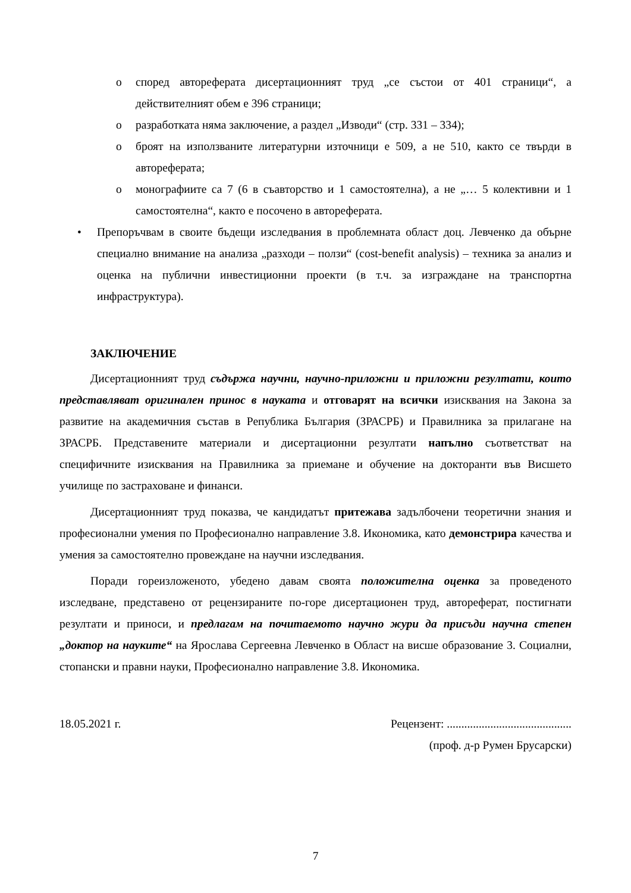o според автореферата дисертационният труд „се състои от 401 страници“, а действителният обем е 396 страници;
o разработката няма заключение, а раздел „Изводи“ (стр. 331 – 334);
o броят на използваните литературни източници е 509, а не 510, както се твърди в автореферата;
o монографиите са 7 (6 в съавторство и 1 самостоятелна), а не „… 5 колективни и 1 самостоятелна“, както е посочено в автореферата.
• Препоръчвам в своите бъдещи изследвания в проблемната област доц. Левченко да обърне специално внимание на анализа „разходи – ползи“ (cost-benefit analysis) – техника за анализ и оценка на публични инвестиционни проекти (в т.ч. за изграждане на транспортна инфраструктура).
ЗАКЛЮЧЕНИЕ
Дисертационният труд съдържа научни, научно-приложни и приложни резултати, които представляват оригинален принос в науката и отговарят на всички изисквания на Закона за развитие на академичния състав в Република България (ЗРАСРБ) и Правилника за прилагане на ЗРАСРБ. Представените материали и дисертационни резултати напълно съответстват на специфичните изисквания на Правилника за приемане и обучение на докторанти във Висшето училище по застраховане и финанси.
Дисертационният труд показва, че кандидатът притежава задълбочени теоретични знания и професионални умения по Професионално направление 3.8. Икономика, като демонстрира качества и умения за самостоятелно провеждане на научни изследвания.
Поради гореизложеното, убедено давам своята положителна оценка за проведеното изследване, представено от рецензираните по-горе дисертационен труд, автореферат, постигнати резултати и приноси, и предлагам на почитаемото научно жури да присъди научна степен „доктор на науките“ на Ярослава Сергеевна Левченко в Област на висше образование 3. Социални, стопански и правни науки, Професионално направление 3.8. Икономика.
18.05.2021 г. Рецензент: ...........................................
(проф. д-р Румен Брусарски)
7